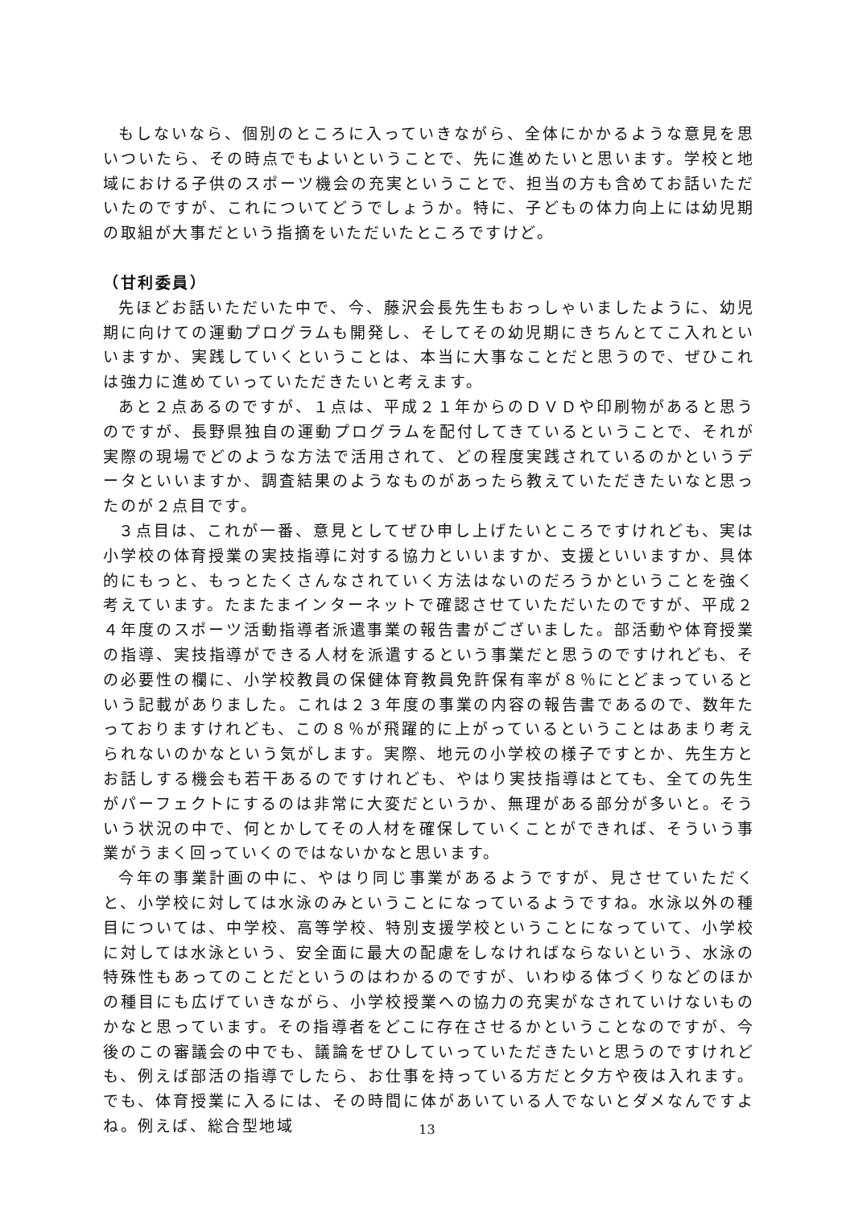もしないなら、個別のところに入っていきながら、全体にかかるような意見を思いついたら、その時点でもよいということで、先に進めたいと思います。学校と地域における子供のスポーツ機会の充実ということで、担当の方も含めてお話いただいたのですが、これについてどうでしょうか。特に、子どもの体力向上には幼児期の取組が大事だという指摘をいただいたところですけど。
（甘利委員）
先ほどお話いただいた中で、今、藤沢会長先生もおっしゃいましたように、幼児期に向けての運動プログラムも開発し、そしてその幼児期にきちんとてこ入れといいますか、実践していくということは、本当に大事なことだと思うので、ぜひこれは強力に進めていっていただきたいと考えます。
あと２点あるのですが、１点は、平成２１年からのＤＶＤや印刷物があると思うのですが、長野県独自の運動プログラムを配付してきているということで、それが実際の現場でどのような方法で活用されて、どの程度実践されているのかというデータといいますか、調査結果のようなものがあったら教えていただきたいなと思ったのが２点目です。
３点目は、これが一番、意見としてぜひ申し上げたいところですけれども、実は小学校の体育授業の実技指導に対する協力といいますか、支援といいますか、具体的にもっと、もっとたくさんなされていく方法はないのだろうかということを強く考えています。たまたまインターネットで確認させていただいたのですが、平成２４年度のスポーツ活動指導者派遣事業の報告書がございました。部活動や体育授業の指導、実技指導ができる人材を派遣するという事業だと思うのですけれども、その必要性の欄に、小学校教員の保健体育教員免許保有率が８％にとどまっているという記載がありました。これは２３年度の事業の内容の報告書であるので、数年たっておりますけれども、この８％が飛躍的に上がっているということはあまり考えられないのかなという気がします。実際、地元の小学校の様子ですとか、先生方とお話しする機会も若干あるのですけれども、やはり実技指導はとても、全ての先生がパーフェクトにするのは非常に大変だというか、無理がある部分が多いと。そういう状況の中で、何とかしてその人材を確保していくことができれば、そういう事業がうまく回っていくのではないかなと思います。
今年の事業計画の中に、やはり同じ事業があるようですが、見させていただくと、小学校に対しては水泳のみということになっているようですね。水泳以外の種目については、中学校、高等学校、特別支援学校ということになっていて、小学校に対しては水泳という、安全面に最大の配慮をしなければならないという、水泳の特殊性もあってのことだというのはわかるのですが、いわゆる体づくりなどのほかの種目にも広げていきながら、小学校授業への協力の充実がなされていけないものかなと思っています。その指導者をどこに存在させるかということなのですが、今後のこの審議会の中でも、議論をぜひしていっていただきたいと思うのですけれども、例えば部活の指導でしたら、お仕事を持っている方だと夕方や夜は入れます。でも、体育授業に入るには、その時間に体があいている人でないとダメなんですよね。例えば、総合型地域
13